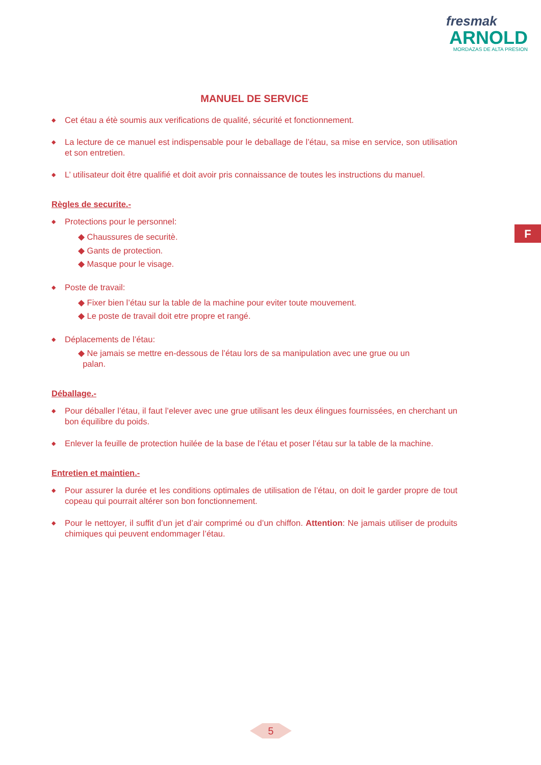fresmak
ARNOLD
MORDAZAS DE ALTA PRESION
F
MANUEL DE SERVICE
◆ Cet étau a étè soumis aux verifications de qualité, sécurité et fonctionnement.
◆ La lecture de ce manuel est indispensable pour le deballage de l’étau, sa mise en service, son utilisation et son entretien.
◆ L’ utilisateur doit être qualifié et doit avoir pris connaissance de toutes les instructions du manuel.
Règles de securite.-
◆ Protections pour le personnel:
◆ Chaussures de securitè.
◆ Gants de protection.
◆ Masque pour le visage.
◆ Poste de travail:
◆ Fixer bien l’étau sur la table de la machine pour eviter toute mouvement.
◆ Le poste de travail doit etre propre et rangé.
◆ Déplacements de l’étau:
◆ Ne jamais se mettre en-dessous de l’étau lors de sa manipulation avec une grue ou un
palan.
Déballage.-
◆ Pour déballer l’étau, il faut l’elever avec une grue utilisant les deux élingues fournissées, en cherchant un bon équilibre du poids.
◆ Enlever la feuille de protection huilée de la base de l’étau et poser l’étau sur la table de la machine.
Entretien et maintien.-
◆ Pour assurer la durée et les conditions optimales de utilisation de l’étau, on doit le garder propre de tout copeau qui pourrait altérer son bon fonctionnement.
◆ Pour le nettoyer, il suffit d’un jet d’air comprimé ou d’un chiffon. Attention: Ne jamais utiliser de produits chimiques qui peuvent endommager l’étau.
5